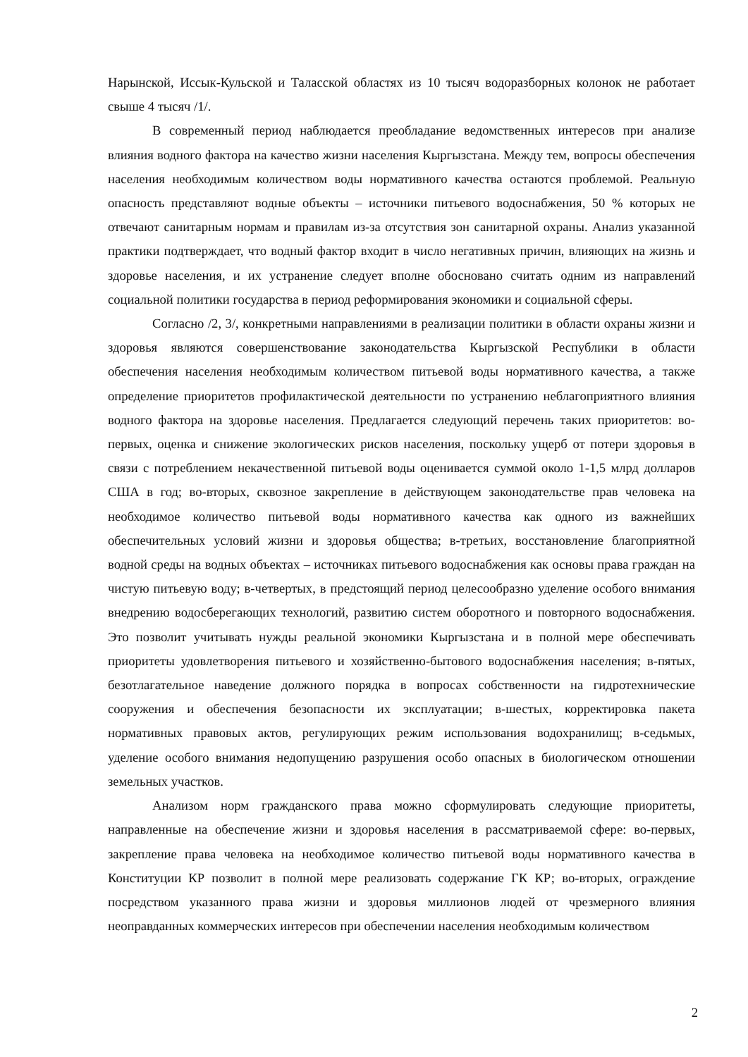Нарынской, Иссык-Кульской и Таласской областях из 10 тысяч водоразборных колонок не работает свыше 4 тысяч /1/.
В современный период наблюдается преобладание ведомственных интересов при анализе влияния водного фактора на качество жизни населения Кыргызстана. Между тем, вопросы обеспечения населения необходимым количеством воды нормативного качества остаются проблемой. Реальную опасность представляют водные объекты – источники питьевого водоснабжения, 50 % которых не отвечают санитарным нормам и правилам из-за отсутствия зон санитарной охраны. Анализ указанной практики подтверждает, что водный фактор входит в число негативных причин, влияющих на жизнь и здоровье населения, и их устранение следует вполне обосновано считать одним из направлений социальной политики государства в период реформирования экономики и социальной сферы.
Согласно /2, 3/, конкретными направлениями в реализации политики в области охраны жизни и здоровья являются совершенствование законодательства Кыргызской Республики в области обеспечения населения необходимым количеством питьевой воды нормативного качества, а также определение приоритетов профилактической деятельности по устранению неблагоприятного влияния водного фактора на здоровье населения. Предлагается следующий перечень таких приоритетов: во-первых, оценка и снижение экологических рисков населения, поскольку ущерб от потери здоровья в связи с потреблением некачественной питьевой воды оценивается суммой около 1-1,5 млрд долларов США в год; во-вторых, сквозное закрепление в действующем законодательстве прав человека на необходимое количество питьевой воды нормативного качества как одного из важнейших обеспечительных условий жизни и здоровья общества; в-третьих, восстановление благоприятной водной среды на водных объектах – источниках питьевого водоснабжения как основы права граждан на чистую питьевую воду; в-четвертых, в предстоящий период целесообразно уделение особого внимания внедрению водосберегающих технологий, развитию систем оборотного и повторного водоснабжения. Это позволит учитывать нужды реальной экономики Кыргызстана и в полной мере обеспечивать приоритеты удовлетворения питьевого и хозяйственно-бытового водоснабжения населения; в-пятых, безотлагательное наведение должного порядка в вопросах собственности на гидротехнические сооружения и обеспечения безопасности их эксплуатации; в-шестых, корректировка пакета нормативных правовых актов, регулирующих режим использования водохранилищ; в-седьмых, уделение особого внимания недопущению разрушения особо опасных в биологическом отношении земельных участков.
Анализом норм гражданского права можно сформулировать следующие приоритеты, направленные на обеспечение жизни и здоровья населения в рассматриваемой сфере: во-первых, закрепление права человека на необходимое количество питьевой воды нормативного качества в Конституции КР позволит в полной мере реализовать содержание ГК КР; во-вторых, ограждение посредством указанного права жизни и здоровья миллионов людей от чрезмерного влияния неоправданных коммерческих интересов при обеспечении населения необходимым количеством
2